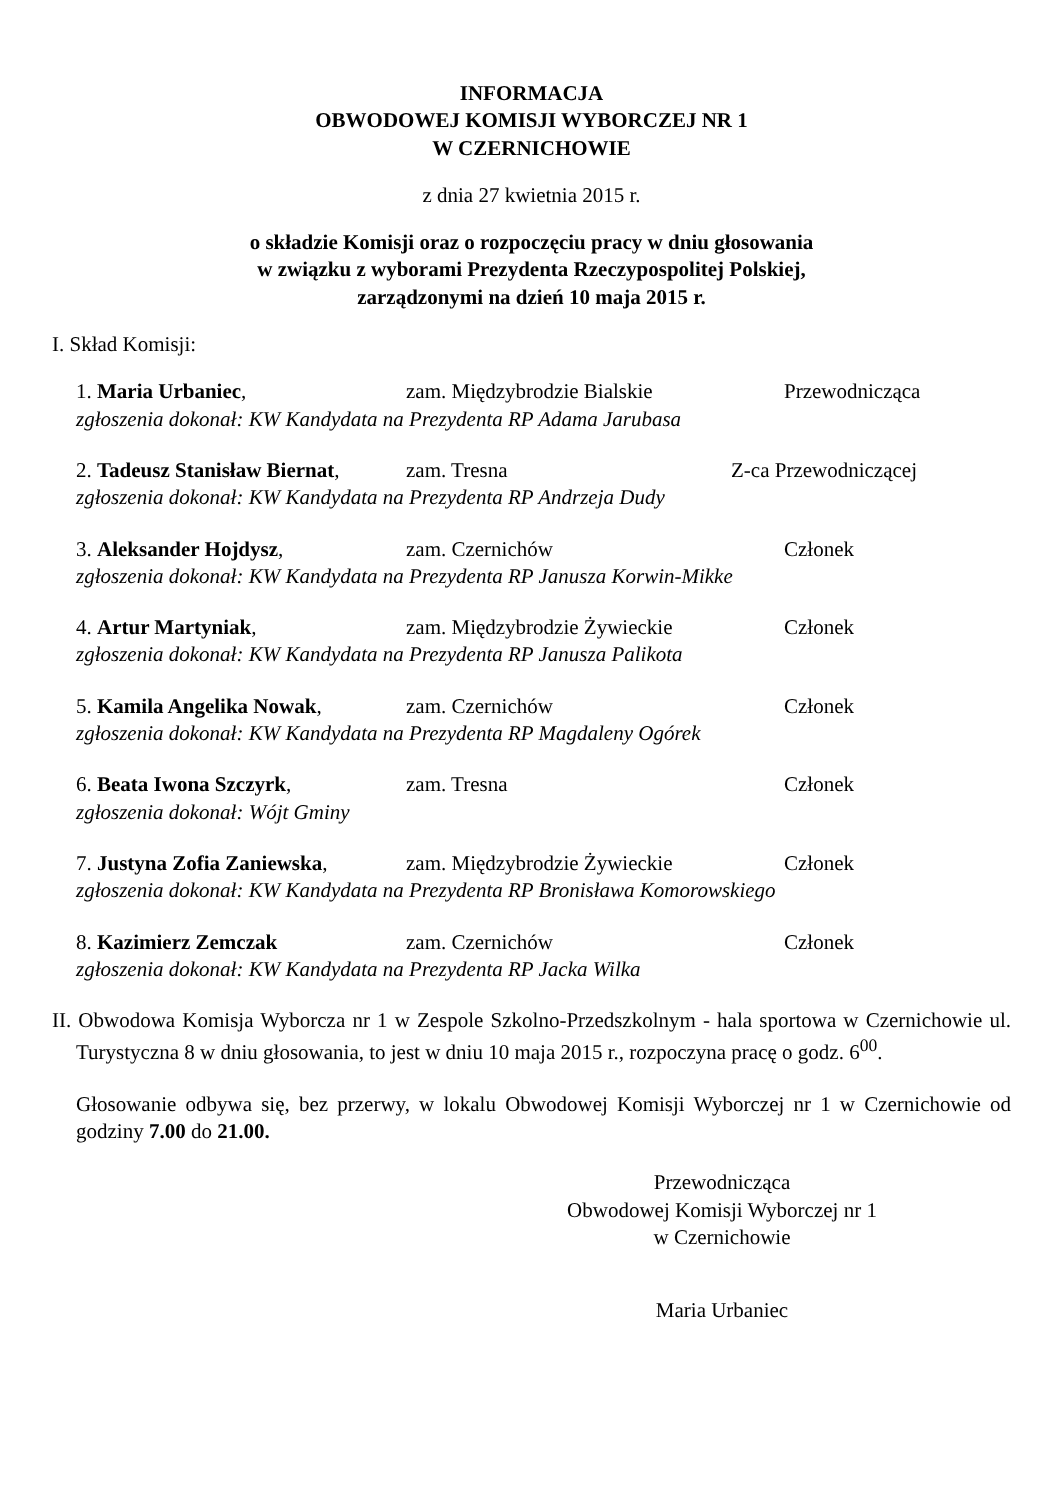INFORMACJA
OBWODOWEJ KOMISJI WYBORCZEJ NR 1
W CZERNICHOWIE
z dnia 27 kwietnia 2015 r.
o składzie Komisji oraz o rozpoczęciu pracy w dniu głosowania
w związku z wyborami Prezydenta Rzeczypospolitej Polskiej,
zarządzonymi na dzień 10 maja 2015 r.
I. Skład Komisji:
1. Maria Urbaniec, zam. Międzybrodzie Bialskie Przewodnicząca
zgłoszenia dokonał: KW Kandydata na Prezydenta RP Adama Jarubasa
2. Tadeusz Stanisław Biernat, zam. Tresna Z-ca Przewodniczącej
zgłoszenia dokonał: KW Kandydata na Prezydenta RP Andrzeja Dudy
3. Aleksander Hojdysz, zam. Czernichów Członek
zgłoszenia dokonał: KW Kandydata na Prezydenta RP Janusza Korwin-Mikke
4. Artur Martyniak, zam. Międzybrodzie Żywieckie Członek
zgłoszenia dokonał: KW Kandydata na Prezydenta RP Janusza Palikota
5. Kamila Angelika Nowak, zam. Czernichów Członek
zgłoszenia dokonał: KW Kandydata na Prezydenta RP Magdaleny Ogórek
6. Beata Iwona Szczyrk, zam. Tresna Członek
zgłoszenia dokonał: Wójt Gminy
7. Justyna Zofia Zaniewska, zam. Międzybrodzie Żywieckie Członek
zgłoszenia dokonał: KW Kandydata na Prezydenta RP Bronisława Komorowskiego
8. Kazimierz Zemczak zam. Czernichów Członek
zgłoszenia dokonał: KW Kandydata na Prezydenta RP Jacka Wilka
II. Obwodowa Komisja Wyborcza nr 1 w Zespole Szkolno-Przedszkolnym - hala sportowa w Czernichowie ul. Turystyczna 8 w dniu głosowania, to jest w dniu 10 maja 2015 r., rozpoczyna pracę o godz. 6<sup>00</sup>.
Głosowanie odbywa się, bez przerwy, w lokalu Obwodowej Komisji Wyborczej nr 1 w Czernichowie od godziny 7.00 do 21.00.
Przewodnicząca
Obwodowej Komisji Wyborczej nr 1
w Czernichowie
Maria Urbaniec